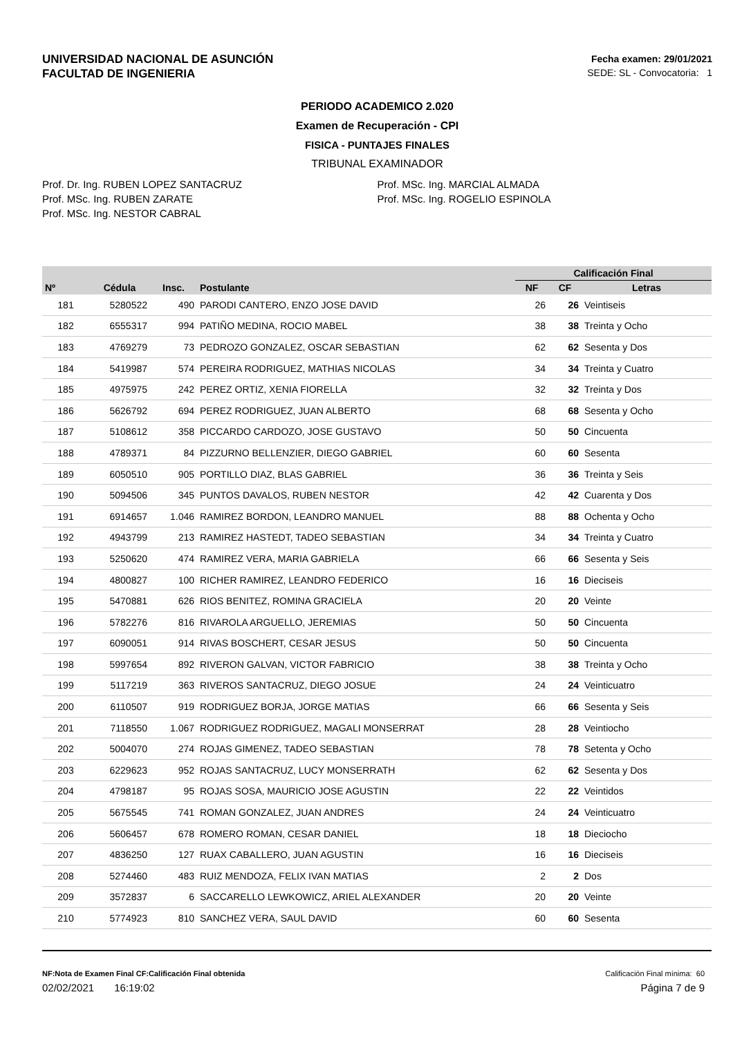UNIVERSIDAD NACIONAL DE ASUNCIÓN
FACULTAD DE INGENIERIA
Fecha examen: 29/01/2021
SEDE: SL - Convocatoria: 1
PERIODO ACADEMICO 2.020
Examen de Recuperación - CPI
FISICA - PUNTAJES FINALES
TRIBUNAL EXAMINADOR
Prof. Dr. Ing. RUBEN LOPEZ SANTACRUZ
Prof. MSc. Ing. RUBEN ZARATE
Prof. MSc. Ing. NESTOR CABRAL
Prof. MSc. Ing. MARCIAL ALMADA
Prof. MSc. Ing. ROGELIO ESPINOLA
| | | | | Calificación Final | | |
| --- | --- | --- | --- | --- | --- | --- |
| Nº | Cédula | Insc. | Postulante | NF | CF | Letras |
| 181 | 5280522 | 490 | PARODI CANTERO, ENZO JOSE DAVID | 26 | 26 | Veintiseis |
| 182 | 6555317 | 994 | PATIÑO MEDINA, ROCIO MABEL | 38 | 38 | Treinta y Ocho |
| 183 | 4769279 | 73 | PEDROZO GONZALEZ, OSCAR SEBASTIAN | 62 | 62 | Sesenta y Dos |
| 184 | 5419987 | 574 | PEREIRA RODRIGUEZ, MATHIAS NICOLAS | 34 | 34 | Treinta y Cuatro |
| 185 | 4975975 | 242 | PEREZ ORTIZ, XENIA FIORELLA | 32 | 32 | Treinta y Dos |
| 186 | 5626792 | 694 | PEREZ RODRIGUEZ, JUAN ALBERTO | 68 | 68 | Sesenta y Ocho |
| 187 | 5108612 | 358 | PICCARDO CARDOZO, JOSE GUSTAVO | 50 | 50 | Cincuenta |
| 188 | 4789371 | 84 | PIZZURNO BELLENZIER, DIEGO GABRIEL | 60 | 60 | Sesenta |
| 189 | 6050510 | 905 | PORTILLO DIAZ, BLAS GABRIEL | 36 | 36 | Treinta y Seis |
| 190 | 5094506 | 345 | PUNTOS DAVALOS, RUBEN NESTOR | 42 | 42 | Cuarenta y Dos |
| 191 | 6914657 | 1.046 | RAMIREZ BORDON, LEANDRO MANUEL | 88 | 88 | Ochenta y Ocho |
| 192 | 4943799 | 213 | RAMIREZ HASTEDT, TADEO SEBASTIAN | 34 | 34 | Treinta y Cuatro |
| 193 | 5250620 | 474 | RAMIREZ VERA, MARIA GABRIELA | 66 | 66 | Sesenta y Seis |
| 194 | 4800827 | 100 | RICHER RAMIREZ, LEANDRO FEDERICO | 16 | 16 | Dieciseis |
| 195 | 5470881 | 626 | RIOS BENITEZ, ROMINA GRACIELA | 20 | 20 | Veinte |
| 196 | 5782276 | 816 | RIVAROLA ARGUELLO, JEREMIAS | 50 | 50 | Cincuenta |
| 197 | 6090051 | 914 | RIVAS BOSCHERT, CESAR JESUS | 50 | 50 | Cincuenta |
| 198 | 5997654 | 892 | RIVERON GALVAN, VICTOR FABRICIO | 38 | 38 | Treinta y Ocho |
| 199 | 5117219 | 363 | RIVEROS SANTACRUZ, DIEGO JOSUE | 24 | 24 | Veinticuatro |
| 200 | 6110507 | 919 | RODRIGUEZ BORJA, JORGE MATIAS | 66 | 66 | Sesenta y Seis |
| 201 | 7118550 | 1.067 | RODRIGUEZ RODRIGUEZ, MAGALI MONSERRAT | 28 | 28 | Veintiocho |
| 202 | 5004070 | 274 | ROJAS GIMENEZ, TADEO SEBASTIAN | 78 | 78 | Setenta y Ocho |
| 203 | 6229623 | 952 | ROJAS SANTACRUZ, LUCY MONSERRATH | 62 | 62 | Sesenta y Dos |
| 204 | 4798187 | 95 | ROJAS SOSA, MAURICIO JOSE AGUSTIN | 22 | 22 | Veintidos |
| 205 | 5675545 | 741 | ROMAN GONZALEZ, JUAN ANDRES | 24 | 24 | Veinticuatro |
| 206 | 5606457 | 678 | ROMERO ROMAN, CESAR DANIEL | 18 | 18 | Dieciocho |
| 207 | 4836250 | 127 | RUAX CABALLERO, JUAN AGUSTIN | 16 | 16 | Dieciseis |
| 208 | 5274460 | 483 | RUIZ MENDOZA, FELIX IVAN MATIAS | 2 | 2 | Dos |
| 209 | 3572837 | 6 | SACCARELLO LEWKOWICZ, ARIEL ALEXANDER | 20 | 20 | Veinte |
| 210 | 5774923 | 810 | SANCHEZ VERA, SAUL DAVID | 60 | 60 | Sesenta |
NF:Nota de Examen Final CF:Calificación Final obtenida Calificación Final mínima: 60
02/02/2021 16:19:02 Página 7 de 9